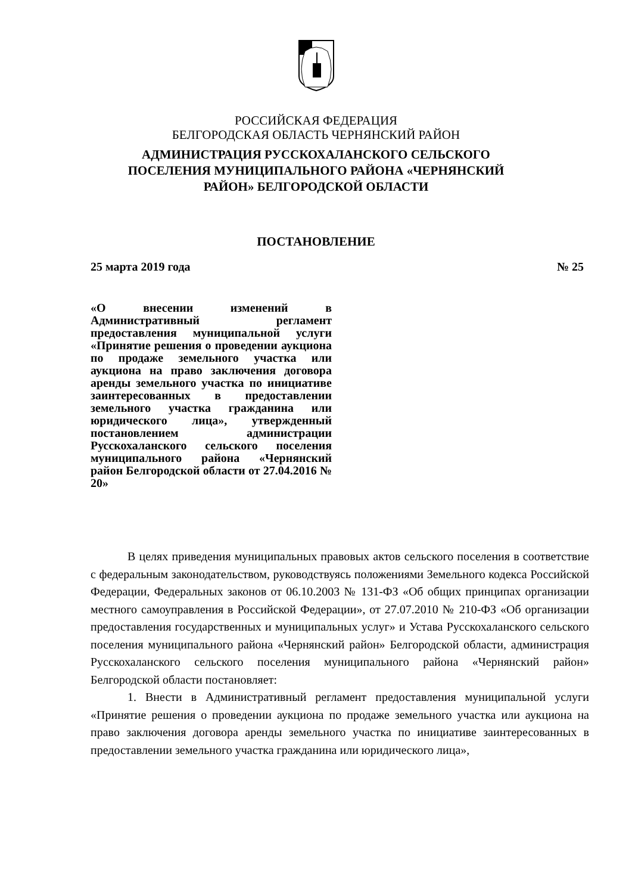РОССИЙСКАЯ ФЕДЕРАЦИЯ
БЕЛГОРОДСКАЯ ОБЛАСТЬ ЧЕРНЯНСКИЙ РАЙОН
АДМИНИСТРАЦИЯ РУССКОХАЛАНСКОГО СЕЛЬСКОГО
ПОСЕЛЕНИЯ МУНИЦИПАЛЬНОГО РАЙОНА «ЧЕРНЯНСКИЙ
РАЙОН» БЕЛГОРОДСКОЙ ОБЛАСТИ
ПОСТАНОВЛЕНИЕ
25 марта 2019 года № 25
«О внесении изменений в Административный регламент предоставления муниципальной услуги «Принятие решения о проведении аукциона по продаже земельного участка или аукциона на право заключения договора аренды земельного участка по инициативе заинтересованных в предоставлении земельного участка гражданина или юридического лица», утвержденный постановлением администрации Русскохаланского сельского поселения муниципального района «Чернянский район Белгородской области от 27.04.2016 № 20»
В целях приведения муниципальных правовых актов сельского поселения в соответствие с федеральным законодательством, руководствуясь положениями Земельного кодекса Российской Федерации, Федеральных законов от 06.10.2003 № 131-ФЗ «Об общих принципах организации местного самоуправления в Российской Федерации», от 27.07.2010 № 210-ФЗ «Об организации предоставления государственных и муниципальных услуг» и Устава Русскохаланского сельского поселения муниципального района «Чернянский район» Белгородской области, администрация Русскохаланского сельского поселения муниципального района «Чернянский район» Белгородской области постановляет:
1. Внести в Административный регламент предоставления муниципальной услуги «Принятие решения о проведении аукциона по продаже земельного участка или аукциона на право заключения договора аренды земельного участка по инициативе заинтересованных в предоставлении земельного участка гражданина или юридического лица»,